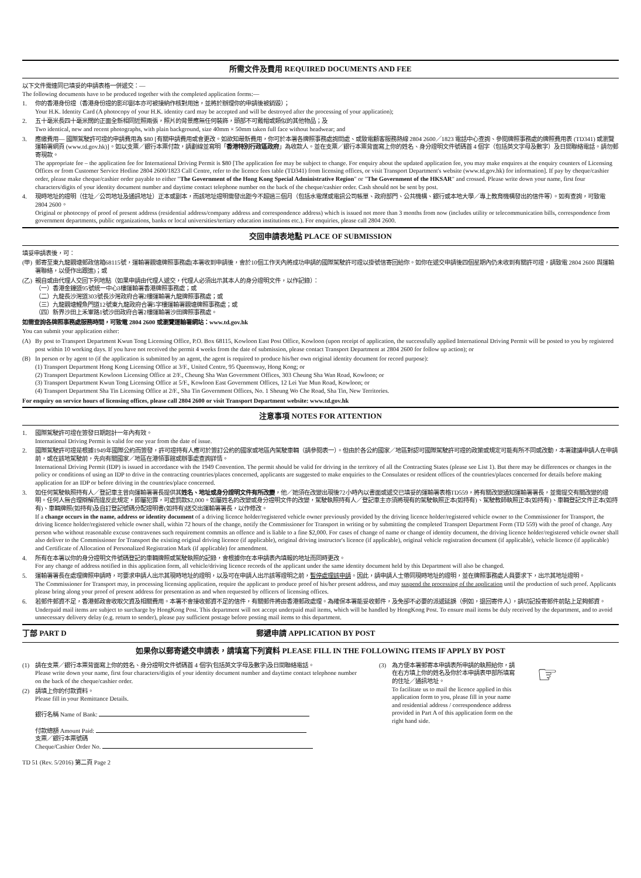所需文件及費用 REQUIRED DOCUMENTS AND FEE
以下文件需連同已填妥的申請表格一併遞交：—
The following documents have to be produced together with the completed application forms:—
1. 你的香港身份證（香港身份證的影印副本亦可被接納作核對用途，並將於辦理你的申請後被銷毀）；
Your H.K. Identity Card (A photocopy of your H.K. identity card may be accepted and will be destroyed after the processing of your application);
2. 五十毫米長四十毫米闊的正面全新相同近照兩張，照片的背景應無任何裝飾，頭部不可戴帽或類似的其他物品；及
Two identical, new and recent photographs, with plain background, size 40mm × 50mm taken full face without headwear; and
3. 應繳費用— 國際駕駛許可證的申請費用為 $80 [有關申請費用或會更改。如欲知最新費用，你可於本署各牌照事務處詢問處、或致電顧客服務熱線 2804 2600／1823 電話中心查詢、參閱牌照事務處的牌照費用表 (TD341) 或瀏覽運輸署網頁 (www.td.gov.hk)]。如以支票／銀行本票付款，請劃線並寫明「香港特別行政區政府」為收款人。並在支票／銀行本票背面寫上你的姓名、身分證明文件號碼首 4 個字（包括英文字母及數字）及日間聯絡電話。請勿郵寄現款。
The appropriate fee – the application fee for International Driving Permit is $80 [The application fee may be subject to change. For enquiry about the updated application fee, you may make enquires at the enquiry counters of Licensing Offices or from Customer Service Hotline 2804 2600/1823 Call Centre, refer to the licence fees table (TD341) from licensing offices, or visit Transport Department's website (www.td.gov.hk) for information]. If pay by cheque/cashier order, please make cheque/cashier order payable to either "The Government of the Hong Kong Special Administrative Region" or "The Government of the HKSAR" and crossed. Please write down your name, first four characters/digits of your identity document number and daytime contact telephone number on the back of the cheque/cashier order. Cash should not be sent by post.
4. 現時地址的證明（住址／公司地址及通訊地址）正本或副本，而該地址證明需發出距今不超過三個月（包括水電煤或電訊公司帳單、政府部門、公共機構、銀行或本地大學／專上教育機構發出的信件等）。如有查詢，可致電 2804 2600。
Original or photocopy of proof of present address (residential address/company address and correspondence address) which is issued not more than 3 months from now (includes utility or telecommunication bills, correspondence from government departments, public organizations, banks or local universities/tertiary education institutions etc.). For enquiries, please call 2804 2600.
交回申請表地點 PLACE OF SUBMISSION
填妥申請表後，可：
(甲)
郵寄至東九龍觀塘郵政信箱68115號，運輸署觀塘牌照事務處(本署收到申請後，會於10個工作天內將成功申請的國際駕駛許可證以掛號信寄回給你。如你在遞交申請後四個星期內仍未收到有關許可證，請致電 2804 2600 與運輸署聯絡，以便作出跟進)；或
(乙)
親自或由代理人交回下列地點（如果申請由代理人遞交，代理人必須出示其本人的身分證明文件，以作記錄）：
（一）香港金鐘道95號統一中心3樓運輸署香港牌照事務處；或
（二）九龍長沙灣道303號長沙灣政府合署2樓運輸署九龍牌照事務處；或
（三）九龍觀塘鯉魚門道12號東九龍政府合署5字樓運輸署觀塘牌照事務處；或
（四）新界沙田上禾輋路1號沙田政府合署2樓運輸署沙田牌照事務處。
如需查詢各牌照事務處服務時間，可致電 2804 2600 或瀏覽運輸署網站：www.td.gov.hk
You can submit your application either:
(A) By post to Transport Department Kwun Tong Licensing Office, P.O. Box 68115, Kowloon East Post Office, Kowloon (upon receipt of application, the successfully applied International Driving Permit will be posted to you by registered post within 10 working days. If you have not received the permit 4 weeks from the date of submission, please contact Transport Department at 2804 2600 for follow up action); or
(B) In person or by agent to (if the application is submitted by an agent, the agent is required to produce his/her own original identity document for record purpose):
(1) Transport Department Hong Kong Licensing Office at 3/F., United Centre, 95 Queensway, Hong Kong; or
(2) Transport Department Kowloon Licensing Office at 2/F., Cheung Sha Wan Government Offices, 303 Cheung Sha Wan Road, Kowloon; or
(3) Transport Department Kwun Tong Licensing Office at 5/F., Kowloon East Government Offices, 12 Lei Yue Mun Road, Kowloon; or
(4) Transport Department Sha Tin Licensing Office at 2/F., Sha Tin Government Offices, No. 1 Sheung Wo Che Road, Sha Tin, New Territories.
For enquiry on service hours of licensing offices, please call 2804 2600 or visit Transport Department website: www.td.gov.hk
注意事項 NOTES FOR ATTENTION
1. 國際駕駛許可證在簽發日期起計一年內有效。
International Driving Permit is valid for one year from the date of issue.
2. 國際駕駛許可證是根據1949年國際公約而簽發，許可證持有人應可於簽訂公約的國家或地區內駕駛車輛（請參閱表一）。但由於各公約國家／地區對認可國際駕駛許可證的政策或規定可能有所不同或改動，本署建議申請人在申請前，或在該地駕駛前，先向有關國家／地區在港領事館或辦事處查詢詳情。
International Driving Permit (IDP) is issued in accordance with the 1949 Convention. The permit should be valid for driving in the territory of all the Contracting States (please see List 1). But there may be differences or changes in the policy or conditions of using an IDP to drive in the contracting countries/places concerned, applicants are suggested to make enquiries to the Consulates or resident offices of the countries/places concerned for details before making application for an IDP or before driving in the countries/place concerned.
3. 如任何駕駛執照持有人／登記車主曾向運輸署署長提供其姓名、地址或身分證明文件有所改變，他／她須在改變出現後72小時內以書面或遞交已填妥的運輸署表格TD559，將有關改變通知運輸署署長，並需提交有關改變的證明。任何人無合理辯解而違反此規定，即屬犯罪，可處罰款$2,000。如屬姓名的改變或身分證明文件的改變，駕駛執照持有人／登記車主亦須將現有的駕駛執照正本(如持有)、駕駛教師執照正本(如持有)、車輛登記文件正本(如持有)、車輛牌照(如持有)及自訂登記號碼分配證明書(如持有)送交出運輸署署長，以作修改。
If a change occurs in the name, address or identity document of a driving licence holder/registered vehicle owner previously provided by the driving licence holder/registered vehicle owner to the Commissioner for Transport, the driving licence holder/registered vehicle owner shall, within 72 hours of the change, notify the Commissioner for Transport in writing or by submitting the completed Transport Department Form (TD 559) with the proof of change. Any person who without reasonable excuse contravenes such requirement commits an offence and is liable to a fine $2,000. For cases of change of name or change of identity document, the driving licence holder/registered vehicle owner shall also deliver to the Commissioner for Transport the existing original driving licence (if applicable), original driving instructor's licence (if applicable), original vehicle registration document (if applicable), vehicle licence (if applicable) and Certificate of Allocation of Personalized Registration Mark (if applicable) for amendment.
4. 所有在本署以你的身分證明文件號碼登記的車輛牌照或駕駛執照的記錄，會根據你在本申請表內填報的地址而同時更改。
For any change of address notified in this application form, all vehicle/driving licence records of the applicant under the same identity document held by this Department will also be changed.
5. 運輸署署長在處理牌照申請時，可要求申請人出示其現時地址的證明，以及可在申請人出示該等證明之前，暫停處理該申請。因此，請申請人士帶同現時地址的證明，並在牌照事務處人員要求下，出示其地址證明。
The Commissioner for Transport may, in processing licensing application, require the applicant to produce proof of his/her present address, and may suspend the processing of the application until the production of such proof. Applicants please bring along your proof of present address for presentation as and when requested by officers of licensing offices.
6. 若郵件郵資不足，香港郵政會收取欠資及相關費用。本署不會接收郵資不足的信件，有關郵件將由香港郵政處理。為確保本署能妥收郵件，及免卻不必要的派遞延誤（例如，退回寄件人），請切記投寄郵件前貼上足夠郵資。
Underpaid mail items are subject to surcharge by HongKong Post. This department will not accept underpaid mail items, which will be handled by HongKong Post. To ensure mail items be duly received by the department, and to avoid unnecessary delivery delay (e.g. return to sender), please pay sufficient postage before posting mail items to this department.
丁部 PART D 郵遞申請 APPLICATION BY POST
如果你以郵寄遞交申請表，請填寫下列資料 PLEASE FILL IN THE FOLLOWING ITEMS IF APPLY BY POST
(1) 請在支票／銀行本票背面寫上你的姓名、身分證明文件號碼首 4 個字(包括英文字母及數字)及日間聯絡電話。
Please write down your name, first four characters/digits of your identity document number and daytime contact telephone number on the back of the cheque/cashier order.
(2) 請填上你的付款資料。
Please fill in your Remittance Details.
銀行名稱 Name of Bank:
付款總額 Amount Paid:
支票／銀行本票號碼
Cheque/Cashier Order No.
(3) 為方便本署郵寄本申請表所申請的執照給你，請在右方填上你的姓名及你於本申請表甲部所填寫的住址／通訊地址。
To facilitate us to mail the licence applied in this application form to you, please fill in your name and residential address / correspondence address provided in Part A of this application form on the right hand side.
☞
TD 51 (Rev. 5/2016) 第二頁 Page 2